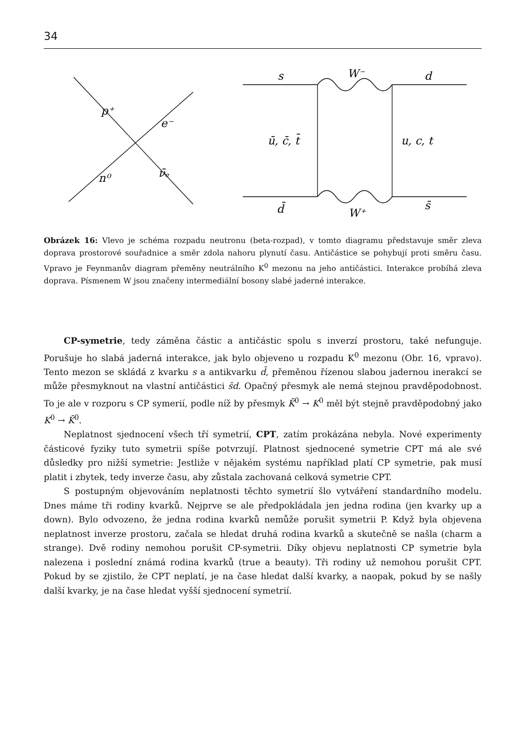34
p⁺
e⁻
n⁰
ν̄ₑ
s
W⁻
d
ū, c̄, t̄
u, c, t
d̄
W⁺
s̄
Obrázek 16: Vlevo je schéma rozpadu neutronu (beta-rozpad), v tomto diagramu představuje směr zleva doprava prostorové souřadnice a směr zdola nahoru plynutí času. Antičástice se pohybují proti směru času. Vpravo je Feynmanův diagram přeměny neutrálního K<sup>0</sup> mezonu na jeho antičástici. Interakce probíhá zleva doprava. Písmenem W jsou značeny intermediální bosony slabé jaderné interakce.
CP-symetrie, tedy záměna částic a antičástic spolu s inverzí prostoru, také nefunguje. Porušuje ho slabá jaderná interakce, jak bylo objeveno u rozpadu K<sup>0</sup> mezonu (Obr. 16, vpravo). Tento mezon se skládá z kvarku s a antikvarku d̄, přeměnou řízenou slabou jadernou inerakcí se může přesmyknout na vlastní antičástici s̄d. Opačný přesmyk ale nemá stejnou pravděpodobnost. To je ale v rozporu s CP symerií, podle níž by přesmyk K̄<sup>0</sup> → K<sup>0</sup> měl být stejně pravděpodobný jako K<sup>0</sup> → K̄<sup>0</sup>.
Neplatnost sjednocení všech tří symetrií, CPT, zatím prokázána nebyla. Nové experimenty částicové fyziky tuto symetrii spíše potvrzují. Platnost sjednocené symetrie CPT má ale své důsledky pro nižší symetrie: Jestliže v nějakém systému například platí CP symetrie, pak musí platit i zbytek, tedy inverze času, aby zůstala zachovaná celková symetrie CPT.
S postupným objevováním neplatnosti těchto symetrií šlo vytváření standardního modelu. Dnes máme tři rodiny kvarků. Nejprve se ale předpokládala jen jedna rodina (jen kvarky up a down). Bylo odvozeno, že jedna rodina kvarků nemůže porušit symetrii P. Když byla objevena neplatnost inverze prostoru, začala se hledat druhá rodina kvarků a skutečně se našla (charm a strange). Dvě rodiny nemohou porušit CP-symetrii. Díky objevu neplatnosti CP symetrie byla nalezena i poslední známá rodina kvarků (true a beauty). Tři rodiny už nemohou porušit CPT. Pokud by se zjistilo, že CPT neplatí, je na čase hledat další kvarky, a naopak, pokud by se našly další kvarky, je na čase hledat vyšší sjednocení symetrií.